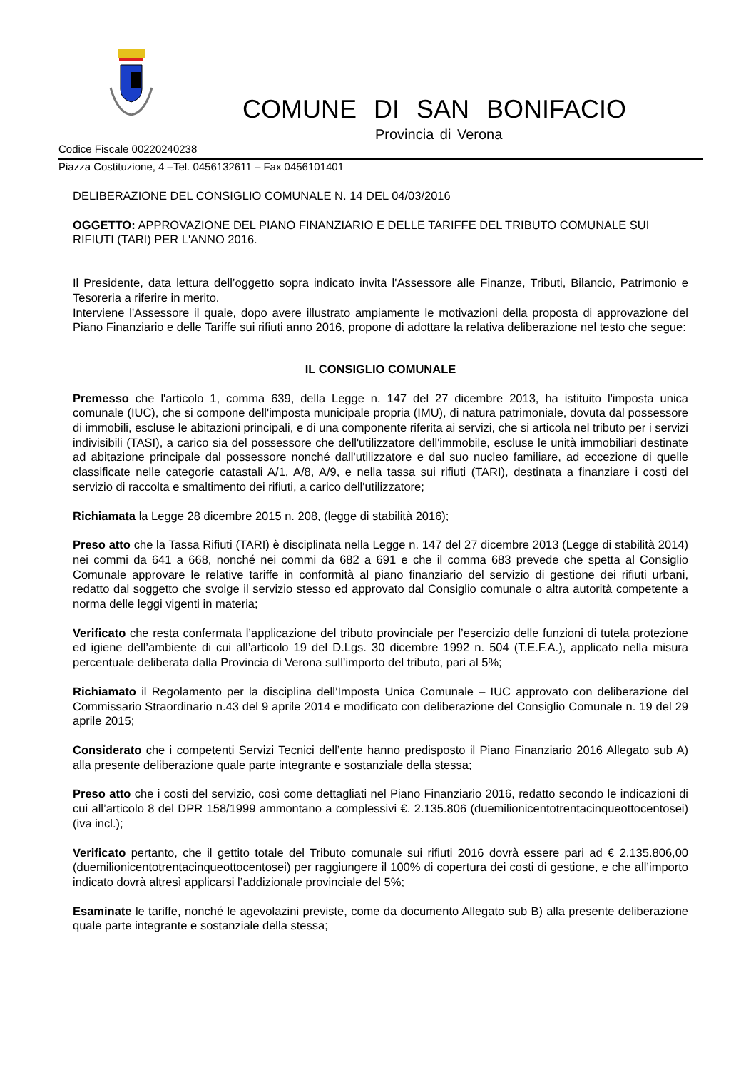COMUNE DI SAN BONIFACIO
Provincia di Verona
Codice Fiscale 00220240238
Piazza Costituzione, 4 –Tel. 0456132611 – Fax 0456101401
DELIBERAZIONE DEL CONSIGLIO COMUNALE N. 14 DEL 04/03/2016
OGGETTO: APPROVAZIONE DEL PIANO FINANZIARIO E DELLE TARIFFE DEL TRIBUTO COMUNALE SUI RIFIUTI (TARI) PER L'ANNO 2016.
Il Presidente, data lettura dell’oggetto sopra indicato invita l'Assessore alle Finanze, Tributi, Bilancio, Patrimonio e Tesoreria a riferire in merito.
Interviene l'Assessore il quale, dopo avere illustrato ampiamente le motivazioni della proposta di approvazione del Piano Finanziario e delle Tariffe sui rifiuti anno 2016, propone di adottare la relativa deliberazione nel testo che segue:
IL CONSIGLIO COMUNALE
Premesso che l'articolo 1, comma 639, della Legge n. 147 del 27 dicembre 2013, ha istituito l'imposta unica comunale (IUC), che si compone dell'imposta municipale propria (IMU), di natura patrimoniale, dovuta dal possessore di immobili, escluse le abitazioni principali, e di una componente riferita ai servizi, che si articola nel tributo per i servizi indivisibili (TASI), a carico sia del possessore che dell'utilizzatore dell'immobile, escluse le unità immobiliari destinate ad abitazione principale dal possessore nonché dall'utilizzatore e dal suo nucleo familiare, ad eccezione di quelle classificate nelle categorie catastali A/1, A/8, A/9, e nella tassa sui rifiuti (TARI), destinata a finanziare i costi del servizio di raccolta e smaltimento dei rifiuti, a carico dell'utilizzatore;
Richiamata la Legge 28 dicembre 2015 n. 208, (legge di stabilità 2016);
Preso atto che la Tassa Rifiuti (TARI) è disciplinata nella Legge n. 147 del 27 dicembre 2013 (Legge di stabilità 2014) nei commi da 641 a 668, nonché nei commi da 682 a 691 e che il comma 683 prevede che spetta al Consiglio Comunale approvare le relative tariffe in conformità al piano finanziario del servizio di gestione dei rifiuti urbani, redatto dal soggetto che svolge il servizio stesso ed approvato dal Consiglio comunale o altra autorità competente a norma delle leggi vigenti in materia;
Verificato che resta confermata l’applicazione del tributo provinciale per l’esercizio delle funzioni di tutela protezione ed igiene dell’ambiente di cui all’articolo 19 del D.Lgs. 30 dicembre 1992 n. 504 (T.E.F.A.), applicato nella misura percentuale deliberata dalla Provincia di Verona sull’importo del tributo, pari al 5%;
Richiamato il Regolamento per la disciplina dell’Imposta Unica Comunale – IUC approvato con deliberazione del Commissario Straordinario n.43 del 9 aprile 2014 e modificato con deliberazione del Consiglio Comunale n. 19 del 29 aprile 2015;
Considerato che i competenti Servizi Tecnici dell’ente hanno predisposto il Piano Finanziario 2016 Allegato sub A) alla presente deliberazione quale parte integrante e sostanziale della stessa;
Preso atto che i costi del servizio, così come dettagliati nel Piano Finanziario 2016, redatto secondo le indicazioni di cui all’articolo 8 del DPR 158/1999 ammontano a complessivi €. 2.135.806 (duemilionicentotrentacinqueottocentosei) (iva incl.);
Verificato pertanto, che il gettito totale del Tributo comunale sui rifiuti 2016 dovrà essere pari ad € 2.135.806,00 (duemilionicentotrentacinqueottocentosei) per raggiungere il 100% di copertura dei costi di gestione, e che all’importo indicato dovrà altresì applicarsi l’addizionale provinciale del 5%;
Esaminate le tariffe, nonché le agevolazini previste, come da documento Allegato sub B) alla presente deliberazione quale parte integrante e sostanziale della stessa;